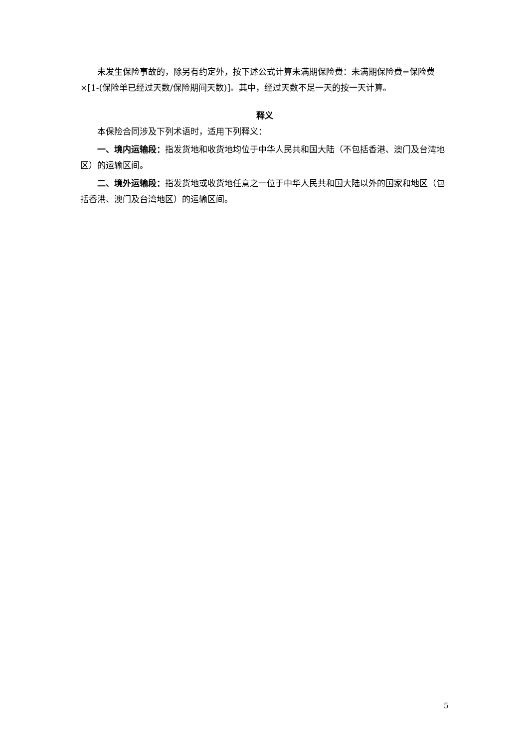未发生保险事故的，除另有约定外，按下述公式计算未满期保险费：未满期保险费=保险费×[1-(保险单已经过天数/保险期间天数)]。其中，经过天数不足一天的按一天计算。
释义
本保险合同涉及下列术语时，适用下列释义：
一、境内运输段：指发货地和收货地均位于中华人民共和国大陆（不包括香港、澳门及台湾地区）的运输区间。
二、境外运输段：指发货地或收货地任意之一位于中华人民共和国大陆以外的国家和地区（包括香港、澳门及台湾地区）的运输区间。
5